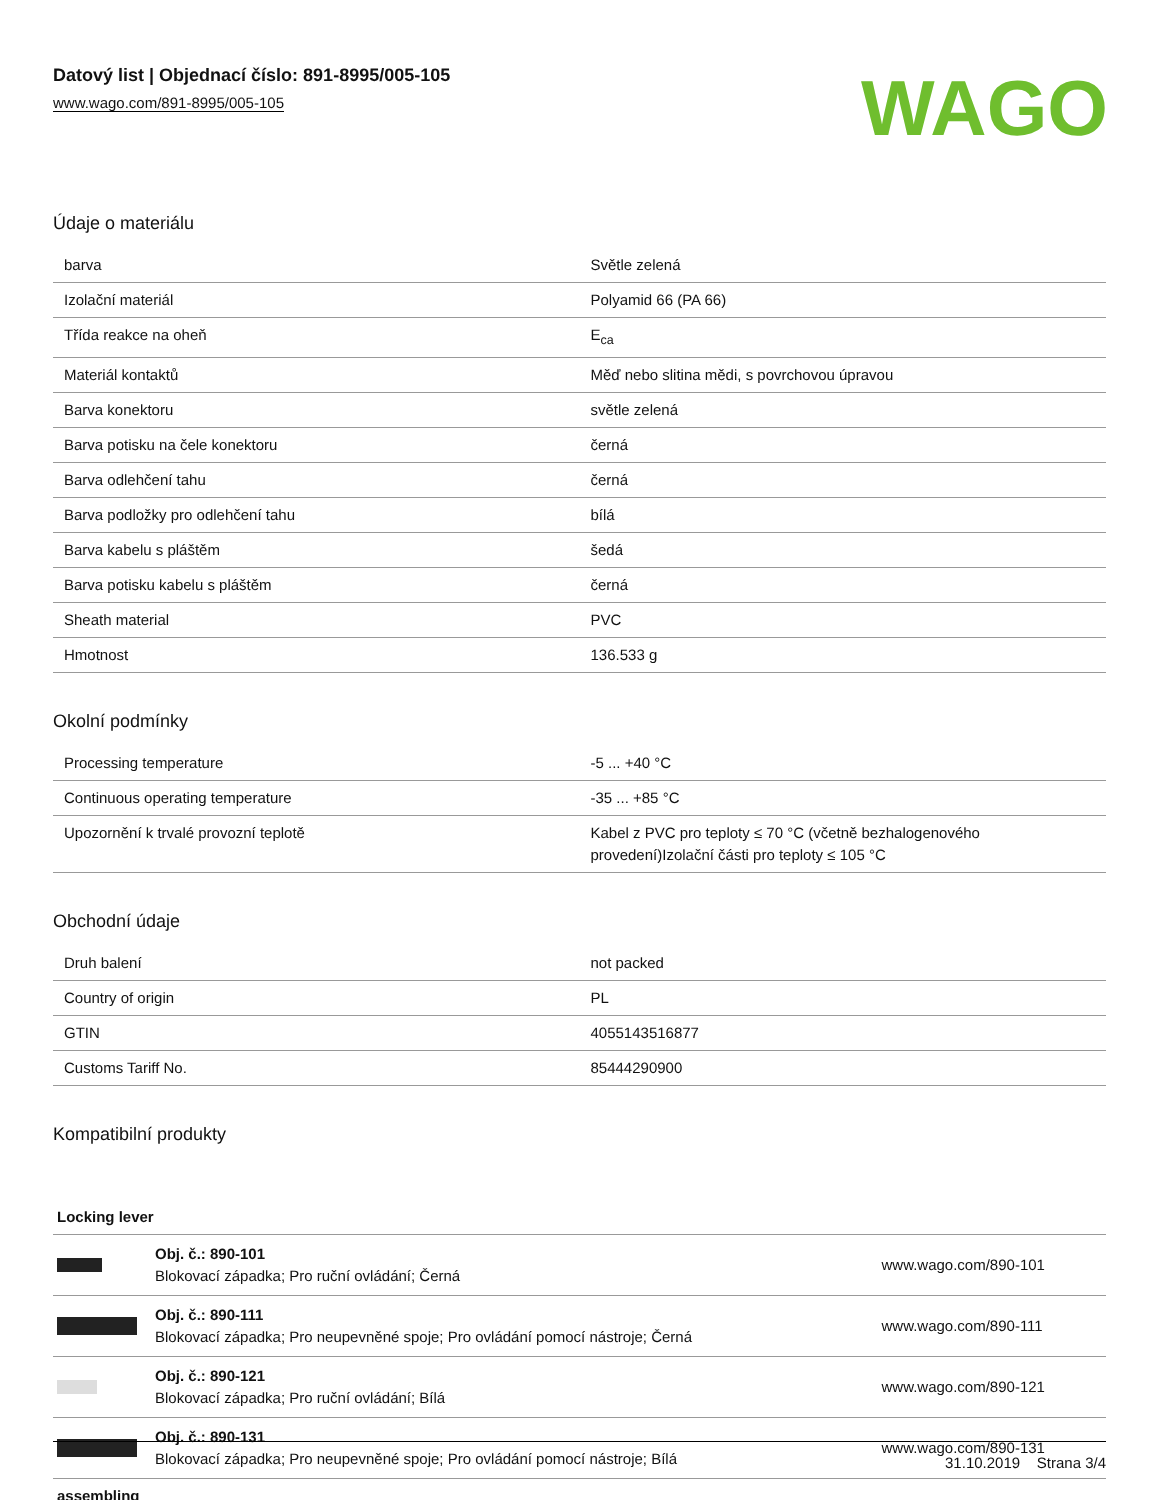Datový list | Objednací číslo: 891-8995/005-105
www.wago.com/891-8995/005-105
WAGO
Údaje o materiálu
| barva | Světle zelená |
| Izolační materiál | Polyamid 66 (PA 66) |
| Třída reakce na oheň | E<sub>ca</sub> |
| Materiál kontaktů | Měď nebo slitina mědi, s povrchovou úpravou |
| Barva konektoru | světle zelená |
| Barva potisku na čele konektoru | černá |
| Barva odlehčení tahu | černá |
| Barva podložky pro odlehčení tahu | bílá |
| Barva kabelu s pláštěm | šedá |
| Barva potisku kabelu s pláštěm | černá |
| Sheath material | PVC |
| Hmotnost | 136.533 g |
Okolní podmínky
| Processing temperature | -5 ... +40 °C |
| Continuous operating temperature | -35 ... +85 °C |
| Upozornění k trvalé provozní teplotě | Kabel z PVC pro teploty ≤ 70 °C (včetně bezhalogenového provedení)Izolační části pro teploty ≤ 105 °C |
Obchodní údaje
| Druh balení | not packed |
| Country of origin | PL |
| GTIN | 4055143516877 |
| Customs Tariff No. | 85444290900 |
Kompatibilní produkty
| Locking lever | | |
| | Obj. č.: 890-101 Blokovací západka; Pro ruční ovládání; Černá | www.wago.com/890-101 |
| | Obj. č.: 890-111 Blokovací západka; Pro neupevněné spoje; Pro ovládání pomocí nástroje; Černá | www.wago.com/890-111 |
| | Obj. č.: 890-121 Blokovací západka; Pro ruční ovládání; Bílá | www.wago.com/890-121 |
| | Obj. č.: 890-131 Blokovací západka; Pro neupevněné spoje; Pro ovládání pomocí nástroje; Bílá | www.wago.com/890-131 |
| assembling | | |
31.10.2019 Strana 3/4